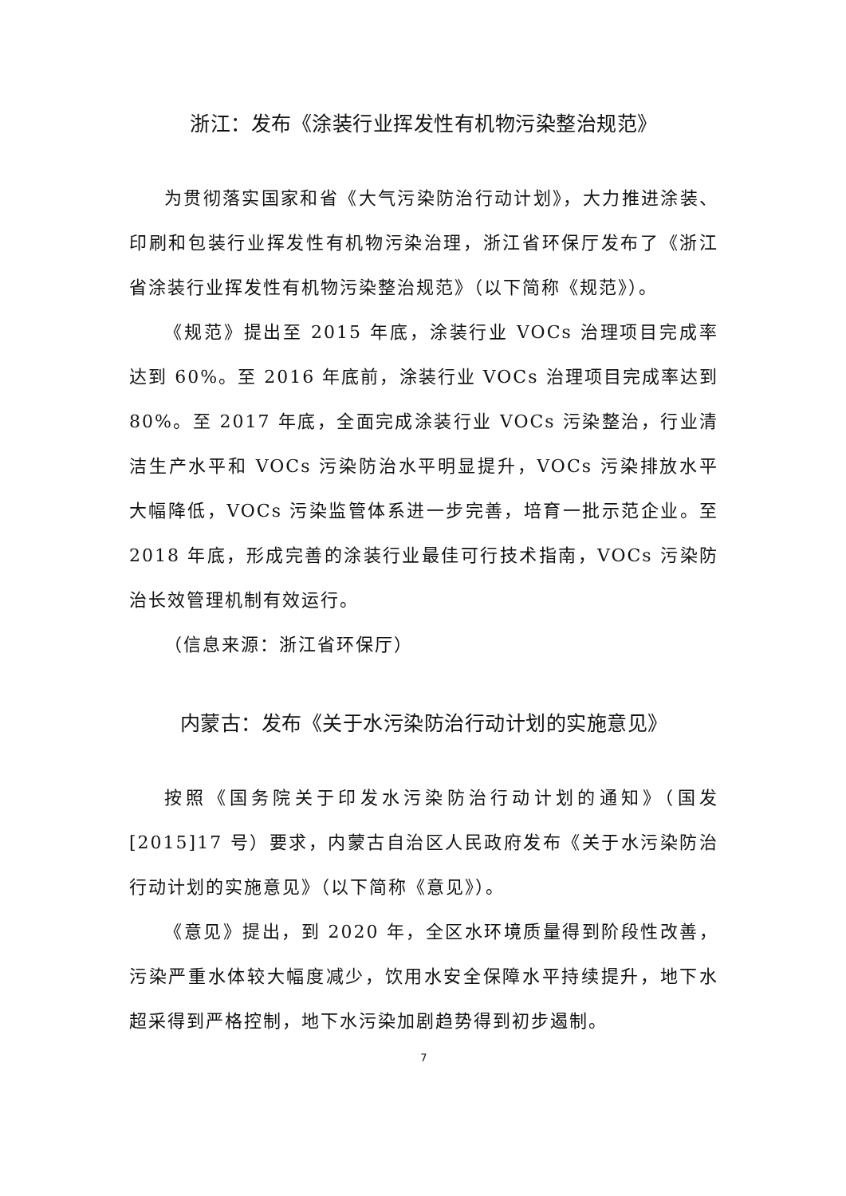浙江：发布《涂装行业挥发性有机物污染整治规范》
为贯彻落实国家和省《大气污染防治行动计划》，大力推进涂装、印刷和包装行业挥发性有机物污染治理，浙江省环保厅发布了《浙江省涂装行业挥发性有机物污染整治规范》（以下简称《规范》）。
《规范》提出至 2015 年底，涂装行业 VOCs 治理项目完成率达到 60%。至 2016 年底前，涂装行业 VOCs 治理项目完成率达到 80%。至 2017 年底，全面完成涂装行业 VOCs 污染整治，行业清洁生产水平和 VOCs 污染防治水平明显提升，VOCs 污染排放水平大幅降低，VOCs 污染监管体系进一步完善，培育一批示范企业。至 2018 年底，形成完善的涂装行业最佳可行技术指南，VOCs 污染防治长效管理机制有效运行。
（信息来源：浙江省环保厅）
内蒙古：发布《关于水污染防治行动计划的实施意见》
按照《国务院关于印发水污染防治行动计划的通知》（国发[2015]17 号）要求，内蒙古自治区人民政府发布《关于水污染防治行动计划的实施意见》（以下简称《意见》）。
《意见》提出，到 2020 年，全区水环境质量得到阶段性改善，污染严重水体较大幅度减少，饮用水安全保障水平持续提升，地下水超采得到严格控制，地下水污染加剧趋势得到初步遏制。
7